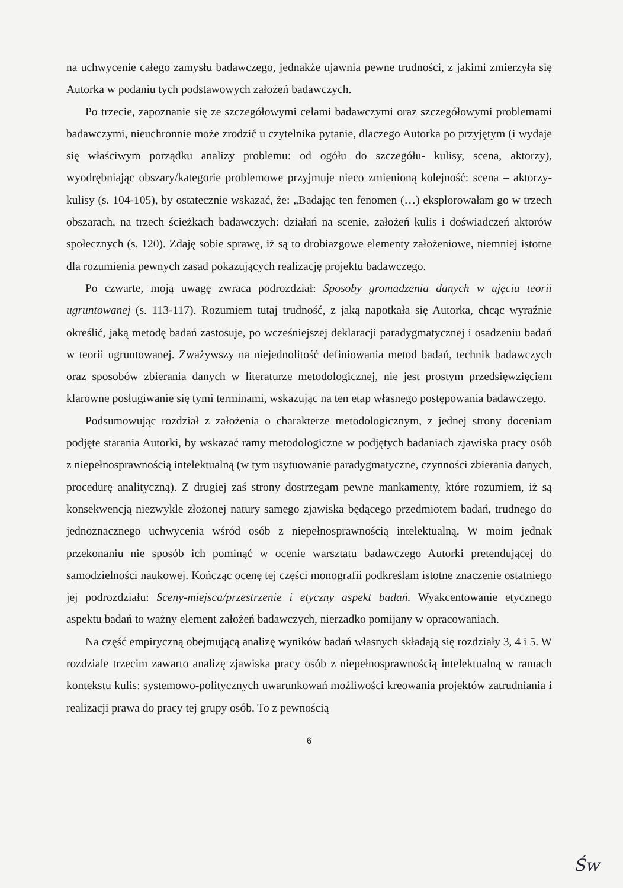na uchwycenie całego zamysłu badawczego, jednakże ujawnia pewne trudności, z jakimi zmierzyła się Autorka w podaniu tych podstawowych założeń badawczych.
Po trzecie, zapoznanie się ze szczegółowymi celami badawczymi oraz szczegółowymi problemami badawczymi, nieuchronnie może zrodzić u czytelnika pytanie, dlaczego Autorka po przyjętym (i wydaje się właściwym porządku analizy problemu: od ogółu do szczegółu- kulisy, scena, aktorzy), wyodrębniając obszary/kategorie problemowe przyjmuje nieco zmienioną kolejność: scena – aktorzy-kulisy (s. 104-105), by ostatecznie wskazać, że: „Badając ten fenomen (…) eksplorowałam go w trzech obszarach, na trzech ścieżkach badawczych: działań na scenie, założeń kulis i doświadczeń aktorów społecznych (s. 120). Zdaję sobie sprawę, iż są to drobiazgowe elementy założeniowe, niemniej istotne dla rozumienia pewnych zasad pokazujących realizację projektu badawczego.
Po czwarte, moją uwagę zwraca podrozdział: Sposoby gromadzenia danych w ujęciu teorii ugruntowanej (s. 113-117). Rozumiem tutaj trudność, z jaką napotkała się Autorka, chcąc wyraźnie określić, jaką metodę badań zastosuje, po wcześniejszej deklaracji paradygmatycznej i osadzeniu badań w teorii ugruntowanej. Zważywszy na niejednolitość definiowania metod badań, technik badawczych oraz sposobów zbierania danych w literaturze metodologicznej, nie jest prostym przedsięwzięciem klarowne posługiwanie się tymi terminami, wskazując na ten etap własnego postępowania badawczego.
Podsumowując rozdział z założenia o charakterze metodologicznym, z jednej strony doceniam podjęte starania Autorki, by wskazać ramy metodologiczne w podjętych badaniach zjawiska pracy osób z niepełnosprawnością intelektualną (w tym usytuowanie paradygmatyczne, czynności zbierania danych, procedurę analityczną). Z drugiej zaś strony dostrzegam pewne mankamenty, które rozumiem, iż są konsekwencją niezwykle złożonej natury samego zjawiska będącego przedmiotem badań, trudnego do jednoznacznego uchwycenia wśród osób z niepełnosprawnością intelektualną. W moim jednak przekonaniu nie sposób ich pominąć w ocenie warsztatu badawczego Autorki pretendującej do samodzielności naukowej. Kończąc ocenę tej części monografii podkreślam istotne znaczenie ostatniego jej podrozdziału: Sceny-miejsca/przestrzenie i etyczny aspekt badań. Wyakcentowanie etycznego aspektu badań to ważny element założeń badawczych, nierzadko pomijany w opracowaniach.
Na część empiryczną obejmującą analizę wyników badań własnych składają się rozdziały 3, 4 i 5. W rozdziale trzecim zawarto analizę zjawiska pracy osób z niepełnosprawnością intelektualną w ramach kontekstu kulis: systemowo-politycznych uwarunkowań możliwości kreowania projektów zatrudniania i realizacji prawa do pracy tej grupy osób. To z pewnością
6
Św